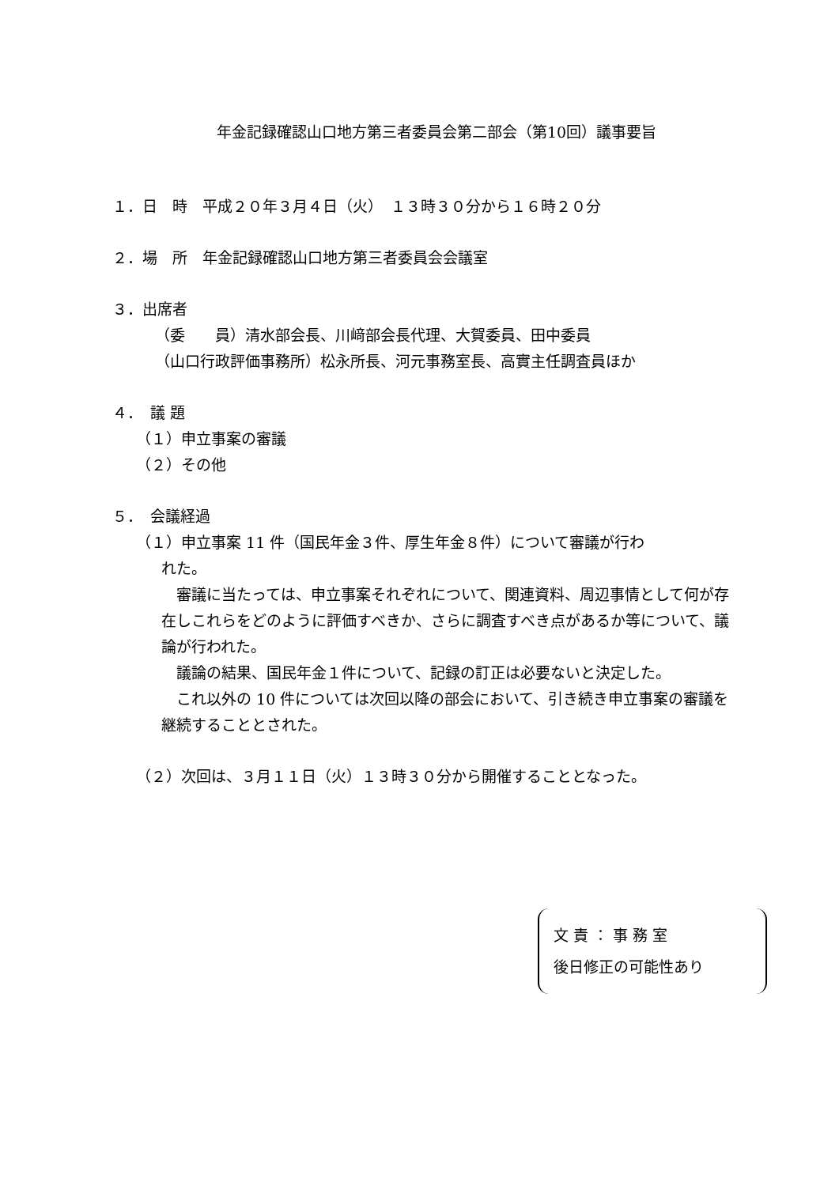年金記録確認山口地方第三者委員会第二部会（第10回）議事要旨
１．日　時　平成２０年３月４日（火）　１３時３０分から１６時２０分
２．場　所　年金記録確認山口地方第三者委員会会議室
３．出席者
（委　　員）清水部会長、川﨑部会長代理、大賀委員、田中委員
（山口行政評価事務所）松永所長、河元事務室長、高實主任調査員ほか
４．　議 題
（１）申立事案の審議
（２）その他
５．　会議経過
（１）申立事案 11 件（国民年金３件、厚生年金８件）について審議が行わ
れた。
　審議に当たっては、申立事案それぞれについて、関連資料、周辺事情として何が存在しこれらをどのように評価すべきか、さらに調査すべき点があるか等について、議論が行われた。
　議論の結果、国民年金１件について、記録の訂正は必要ないと決定した。
　これ以外の 10 件については次回以降の部会において、引き続き申立事案の審議を継続することとされた。
（２）次回は、３月１１日（火）１３時３０分から開催することとなった。
文 責 ： 事 務 室
後日修正の可能性あり